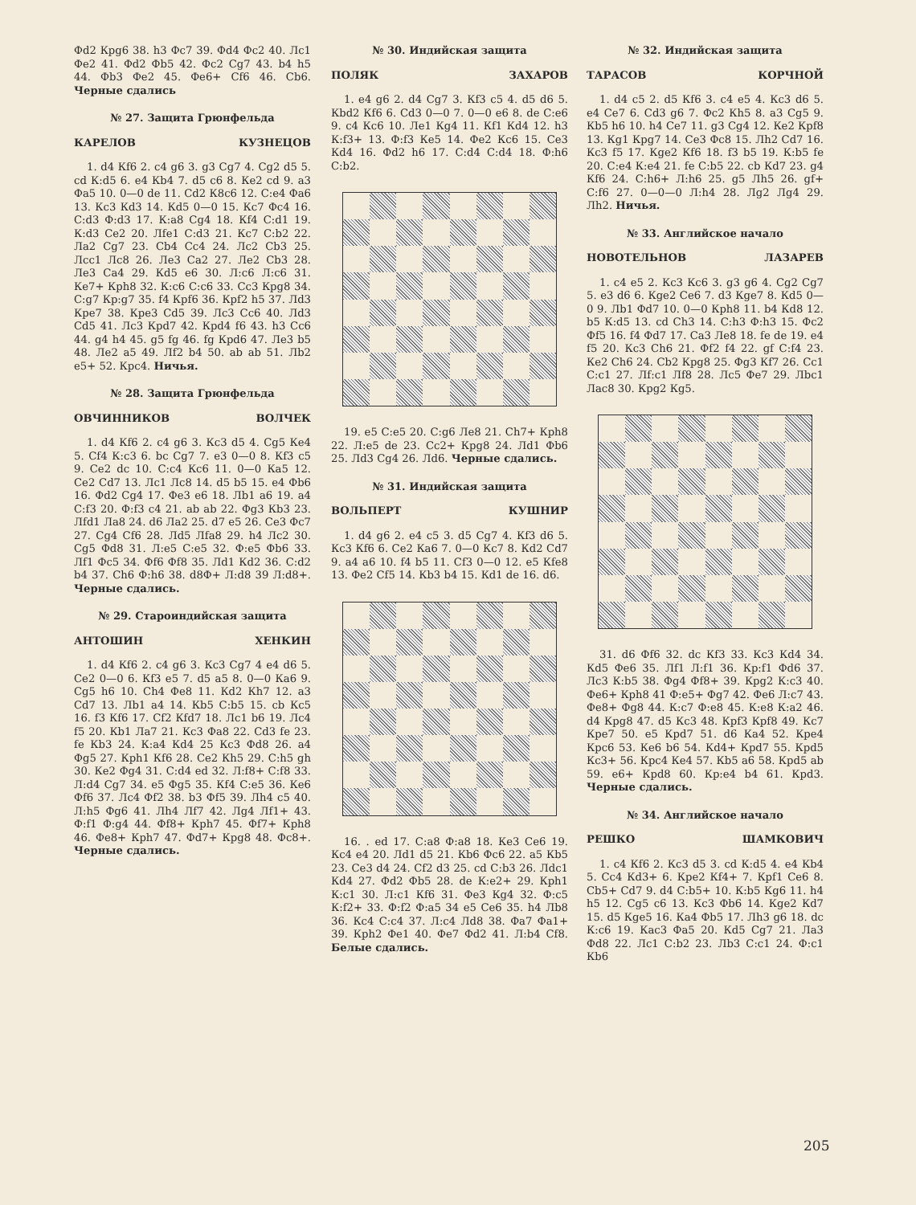Фd2 Крg6 38. h3 Фс7 39. Фd4 Фс2 40. Лс1 Фе2 41. Фd2 Фb5 42. Фс2 Сg7 43. b4 h5 44. Фb3 Фе2 45. Фе6+ Сf6 46. Сb6. Черные сдались
№ 27. Защита Грюнфельда
КАРЕЛОВ КУЗНЕЦОВ
1. d4 Кf6 2. с4 g6 3. g3 Сg7 4. Сg2 d5 5. cd К:d5 6. е4 Кb4 7. d5 с6 8. Ке2 cd 9. а3 Фа5 10. 0—0 de 11. Сd2 К8с6 12. С:е4 Фа6 13. Кс3 Кd3 14. Кd5 0—0 15. Кс7 Фс4 16. С:d3 Ф:d3 17. К:а8 Сg4 18. Кf4 С:d1 19. К:d3 Се2 20. Лfе1 С:d3 21. Кс7 С:b2 22. Ла2 Сg7 23. Сb4 Сс4 24. Лс2 Сb3 25. Лсс1 Лс8 26. Ле3 Са2 27. Ле2 Сb3 28. Ле3 Са4 29. Кd5 е6 30. Л:с6 Л:с6 31. Ке7+ Крh8 32. К:с6 С:с6 33. Сс3 Крg8 34. С:g7 Кр:g7 35. f4 Крf6 36. Крf2 h5 37. Лd3 Кре7 38. Кре3 Сd5 39. Лс3 Сс6 40. Лd3 Сd5 41. Лс3 Крd7 42. Крd4 f6 43. h3 Сс6 44. g4 h4 45. g5 fg 46. fg Крd6 47. Ле3 b5 48. Ле2 а5 49. Лf2 b4 50. ab ab 51. Лb2 е5+ 52. Крс4. Ничья.
№ 28. Защита Грюнфельда
ОВЧИННИКОВ ВОЛЧЕК
1. d4 Кf6 2. с4 g6 3. Кс3 d5 4. Сg5 Ке4 5. Сf4 К:с3 6. bc Сg7 7. е3 0—0 8. Кf3 с5 9. Се2 dc 10. С:с4 Кс6 11. 0—0 Ка5 12. Се2 Сd7 13. Лс1 Лс8 14. d5 b5 15. е4 Фb6 16. Фd2 Сg4 17. Фе3 е6 18. Лb1 а6 19. а4 С:f3 20. Ф:f3 с4 21. ab ab 22. Фg3 Кb3 23. Лfd1 Ла8 24. d6 Ла2 25. d7 е5 26. Се3 Фс7 27. Сg4 Сf6 28. Лd5 Лfа8 29. h4 Лс2 30. Сg5 Фd8 31. Л:е5 С:е5 32. Ф:е5 Фb6 33. Лf1 Фс5 34. Фf6 Фf8 35. Лd1 Кd2 36. С:d2 b4 37. Сh6 Ф:h6 38. d8Ф+ Л:d8 39 Л:d8+. Черные сдались.
№ 29. Староиндийская защита
АНТОШИН ХЕНКИН
1. d4 Кf6 2. с4 g6 3. Кс3 Сg7 4 е4 d6 5. Се2 0—0 6. Кf3 е5 7. d5 а5 8. 0—0 Ка6 9. Сg5 h6 10. Сh4 Фе8 11. Кd2 Кh7 12. а3 Сd7 13. Лb1 а4 14. Кb5 С:b5 15. cb Кс5 16. f3 Кf6 17. Сf2 Кfd7 18. Лс1 b6 19. Лс4 f5 20. Кb1 Ла7 21. Кс3 Фа8 22. Сd3 fe 23. fe Кb3 24. К:а4 Кd4 25 Кс3 Фd8 26. а4 Фg5 27. Крh1 Кf6 28. Се2 Кh5 29. С:h5 gh 30. Ке2 Фg4 31. С:d4 еd 32. Л:f8+ С:f8 33. Л:d4 Сg7 34. е5 Фg5 35. Кf4 С:е5 36. Ке6 Фf6 37. Лс4 Фf2 38. b3 Фf5 39. Лh4 с5 40. Л:h5 Фg6 41. Лh4 Лf7 42. Лg4 Лf1+ 43. Ф:f1 Ф:g4 44. Фf8+ Крh7 45. Фf7+ Крh8 46. Фе8+ Крh7 47. Фd7+ Крg8 48. Фс8+. Черные сдались.
№ 30. Индийская защита
ПОЛЯК ЗАХАРОВ
1. е4 g6 2. d4 Сg7 3. Кf3 с5 4. d5 d6 5. Кbd2 Кf6 6. Сd3 0—0 7. 0—0 е6 8. de С:е6 9. с4 Кс6 10. Ле1 Кg4 11. Кf1 Кd4 12. h3 К:f3+ 13. Ф:f3 Ке5 14. Фе2 Кс6 15. Се3 Кd4 16. Фd2 h6 17. С:d4 С:d4 18. Ф:h6 С:b2.
19. е5 С:е5 20. С:g6 Ле8 21. Сh7+ Крh8 22. Л:е5 de 23. Сс2+ Крg8 24. Лd1 Фb6 25. Лd3 Сg4 26. Лd6. Черные сдались.
№ 31. Индийская защита
ВОЛЬПЕРТ КУШНИР
1. d4 g6 2. е4 с5 3. d5 Сg7 4. Кf3 d6 5. Кс3 Кf6 6. Се2 Ка6 7. 0—0 Кс7 8. Кd2 Сd7 9. а4 а6 10. f4 b5 11. Сf3 0—0 12. е5 Кfе8 13. Фе2 Сf5 14. Кb3 b4 15. Кd1 de 16. d6.
16. . ed 17. С:а8 Ф:а8 18. Ке3 Се6 19. Кс4 е4 20. Лd1 d5 21. Кb6 Фс6 22. а5 Кb5 23. Се3 d4 24. Сf2 d3 25. cd С:b3 26. Лdс1 Кd4 27. Фd2 Фb5 28. de К:е2+ 29. Крh1 К:с1 30. Л:с1 Кf6 31. Фе3 Кg4 32. Ф:с5 К:f2+ 33. Ф:f2 Ф:а5 34 е5 Се6 35. h4 Лb8 36. Кс4 С:с4 37. Л:с4 Лd8 38. Фа7 Фа1+ 39. Крh2 Фе1 40. Фе7 Фd2 41. Л:b4 Сf8. Белые сдались.
№ 32. Индийская защита
ТАРАСОВ КОРЧНОЙ
1. d4 с5 2. d5 Кf6 3. с4 е5 4. Кс3 d6 5. е4 Се7 6. Сd3 g6 7. Фс2 Кh5 8. а3 Сg5 9. Кb5 h6 10. h4 Се7 11. g3 Сg4 12. Ке2 Крf8 13. Кg1 Крg7 14. Се3 Фс8 15. Лh2 Сd7 16. Кс3 f5 17. Кgе2 Кf6 18. f3 b5 19. К:b5 fе 20. С:е4 К:е4 21. fe С:b5 22. cb Кd7 23. g4 Кf6 24. С:h6+ Л:h6 25. g5 Лh5 26. gf+ С:f6 27. 0—0—0 Л:h4 28. Лg2 Лg4 29. Лh2. Ничья.
№ 33. Английское начало
НОВОТЕЛЬНОВ ЛАЗАРЕВ
1. с4 е5 2. Кс3 Кс6 3. g3 g6 4. Сg2 Сg7 5. е3 d6 6. Кgе2 Се6 7. d3 Кgе7 8. Кd5 0—0 9. Лb1 Фd7 10. 0—0 Крh8 11. b4 Кd8 12. b5 К:d5 13. cd Сh3 14. С:h3 Ф:h3 15. Фс2 Фf5 16. f4 Фd7 17. Са3 Ле8 18. fe de 19. е4 f5 20. Кс3 Сh6 21. Фf2 f4 22. gf С:f4 23. Ке2 Сh6 24. Сb2 Крg8 25. Фg3 Кf7 26. Сс1 С:с1 27. Лf:с1 Лf8 28. Лс5 Фе7 29. Лbс1 Лас8 30. Крg2 Кg5.
31. d6 Фf6 32. dc Кf3 33. Кс3 Кd4 34. Кd5 Фе6 35. Лf1 Л:f1 36. Кр:f1 Фd6 37. Лс3 К:b5 38. Фg4 Фf8+ 39. Крg2 К:с3 40. Фе6+ Крh8 41 Ф:е5+ Фg7 42. Фе6 Л:с7 43. Фе8+ Фg8 44. К:с7 Ф:е8 45. К:е8 К:а2 46. d4 Крg8 47. d5 Кс3 48. Крf3 Крf8 49. Кс7 Кре7 50. е5 Крd7 51. d6 Ка4 52. Кре4 Крс6 53. Ке6 b6 54. Кd4+ Крd7 55. Крd5 Кс3+ 56. Крс4 Ке4 57. Кb5 а6 58. Крd5 ab 59. е6+ Крd8 60. Кр:е4 b4 61. Крd3. Черные сдались.
№ 34. Английское начало
РЕШКО ШАМКОВИЧ
1. с4 Кf6 2. Кс3 d5 3. cd К:d5 4. е4 Кb4 5. Сс4 Кd3+ 6. Кре2 Кf4+ 7. Крf1 Се6 8. Сb5+ Сd7 9. d4 С:b5+ 10. К:b5 Кg6 11. h4 h5 12. Сg5 с6 13. Кс3 Фb6 14. Кgе2 Кd7 15. d5 Кgе5 16. Ка4 Фb5 17. Лh3 g6 18. dc К:с6 19. Кас3 Фа5 20. Кd5 Сg7 21. Ла3 Фd8 22. Лс1 С:b2 23. Лb3 С:с1 24. Ф:с1 Кb6
205